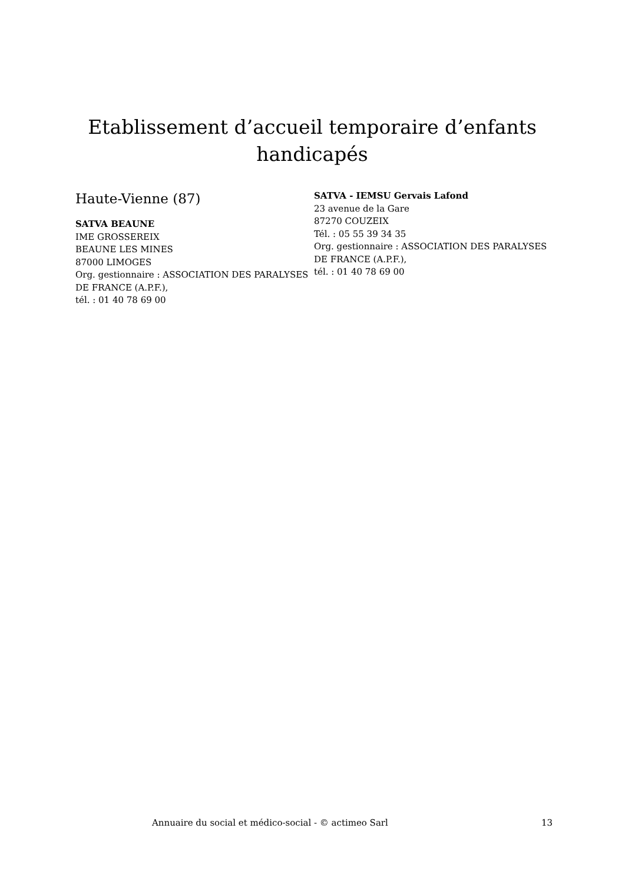Etablissement d’accueil temporaire d’enfants handicapés
Haute-Vienne (87)
SATVA BEAUNE
IME GROSSEREIX
BEAUNE LES MINES
87000 LIMOGES
Org. gestionnaire : ASSOCIATION DES PARALYSES DE FRANCE (A.P.F.),
tél. : 01 40 78 69 00
SATVA - IEMSU Gervais Lafond
23 avenue de la Gare
87270 COUZEIX
Tél. : 05 55 39 34 35
Org. gestionnaire : ASSOCIATION DES PARALYSES DE FRANCE (A.P.F.),
tél. : 01 40 78 69 00
Annuaire du social et médico-social - © actimeo Sarl 13